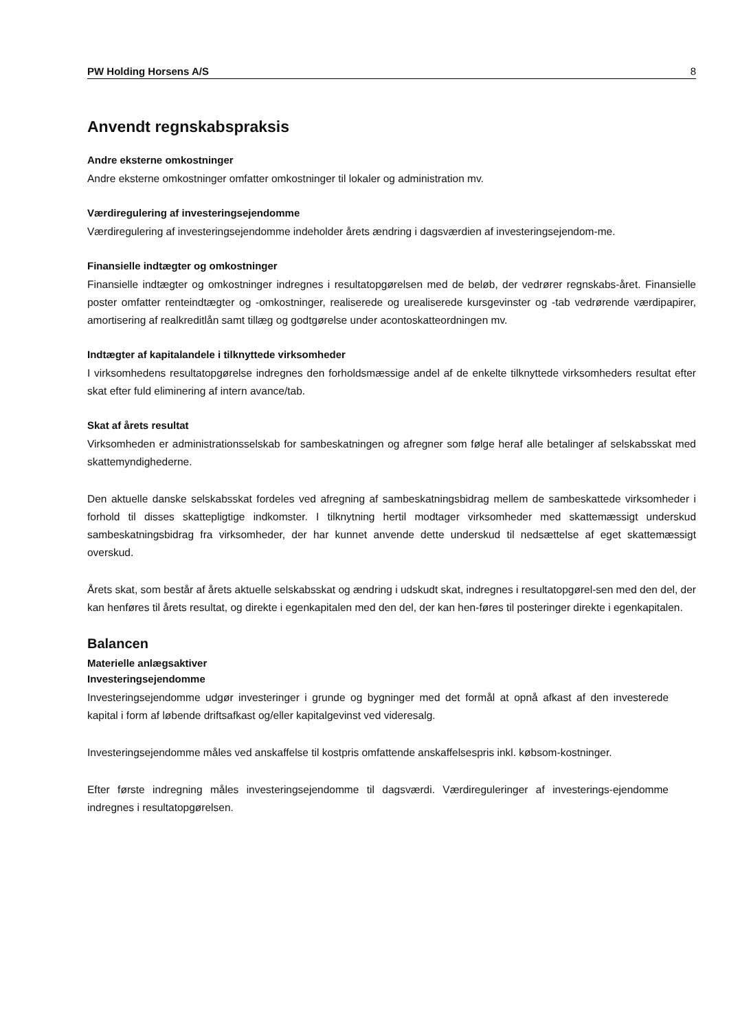PW Holding Horsens A/S 8
Anvendt regnskabspraksis
Andre eksterne omkostninger
Andre eksterne omkostninger omfatter omkostninger til lokaler og administration mv.
Værdiregulering af investeringsejendomme
Værdiregulering af investeringsejendomme indeholder årets ændring i dagsværdien af investeringsejendom-me.
Finansielle indtægter og omkostninger
Finansielle indtægter og omkostninger indregnes i resultatopgørelsen med de beløb, der vedrører regnskabs-året. Finansielle poster omfatter renteindtægter og -omkostninger, realiserede og urealiserede kursgevinster og -tab vedrørende værdipapirer, amortisering af realkreditlån samt tillæg og godtgørelse under acontoskatteordningen mv.
Indtægter af kapitalandele i tilknyttede virksomheder
I virksomhedens resultatopgørelse indregnes den forholdsmæssige andel af de enkelte tilknyttede virksomheders resultat efter skat efter fuld eliminering af intern avance/tab.
Skat af årets resultat
Virksomheden er administrationsselskab for sambeskatningen og afregner som følge heraf alle betalinger af selskabsskat med skattemyndighederne.
Den aktuelle danske selskabsskat fordeles ved afregning af sambeskatningsbidrag mellem de sambeskattede virksomheder i forhold til disses skattepligtige indkomster. I tilknytning hertil modtager virksomheder med skattemæssigt underskud sambeskatningsbidrag fra virksomheder, der har kunnet anvende dette underskud til nedsættelse af eget skattemæssigt overskud.
Årets skat, som består af årets aktuelle selskabsskat og ændring i udskudt skat, indregnes i resultatopgørel-sen med den del, der kan henføres til årets resultat, og direkte i egenkapitalen med den del, der kan hen-føres til posteringer direkte i egenkapitalen.
Balancen
Materielle anlægsaktiver
Investeringsejendomme
Investeringsejendomme udgør investeringer i grunde og bygninger med det formål at opnå afkast af den investerede kapital i form af løbende driftsafkast og/eller kapitalgevinst ved videresalg.
Investeringsejendomme måles ved anskaffelse til kostpris omfattende anskaffelsespris inkl. købsom-kostninger.
Efter første indregning måles investeringsejendomme til dagsværdi. Værdireguleringer af investerings-ejendomme indregnes i resultatopgørelsen.